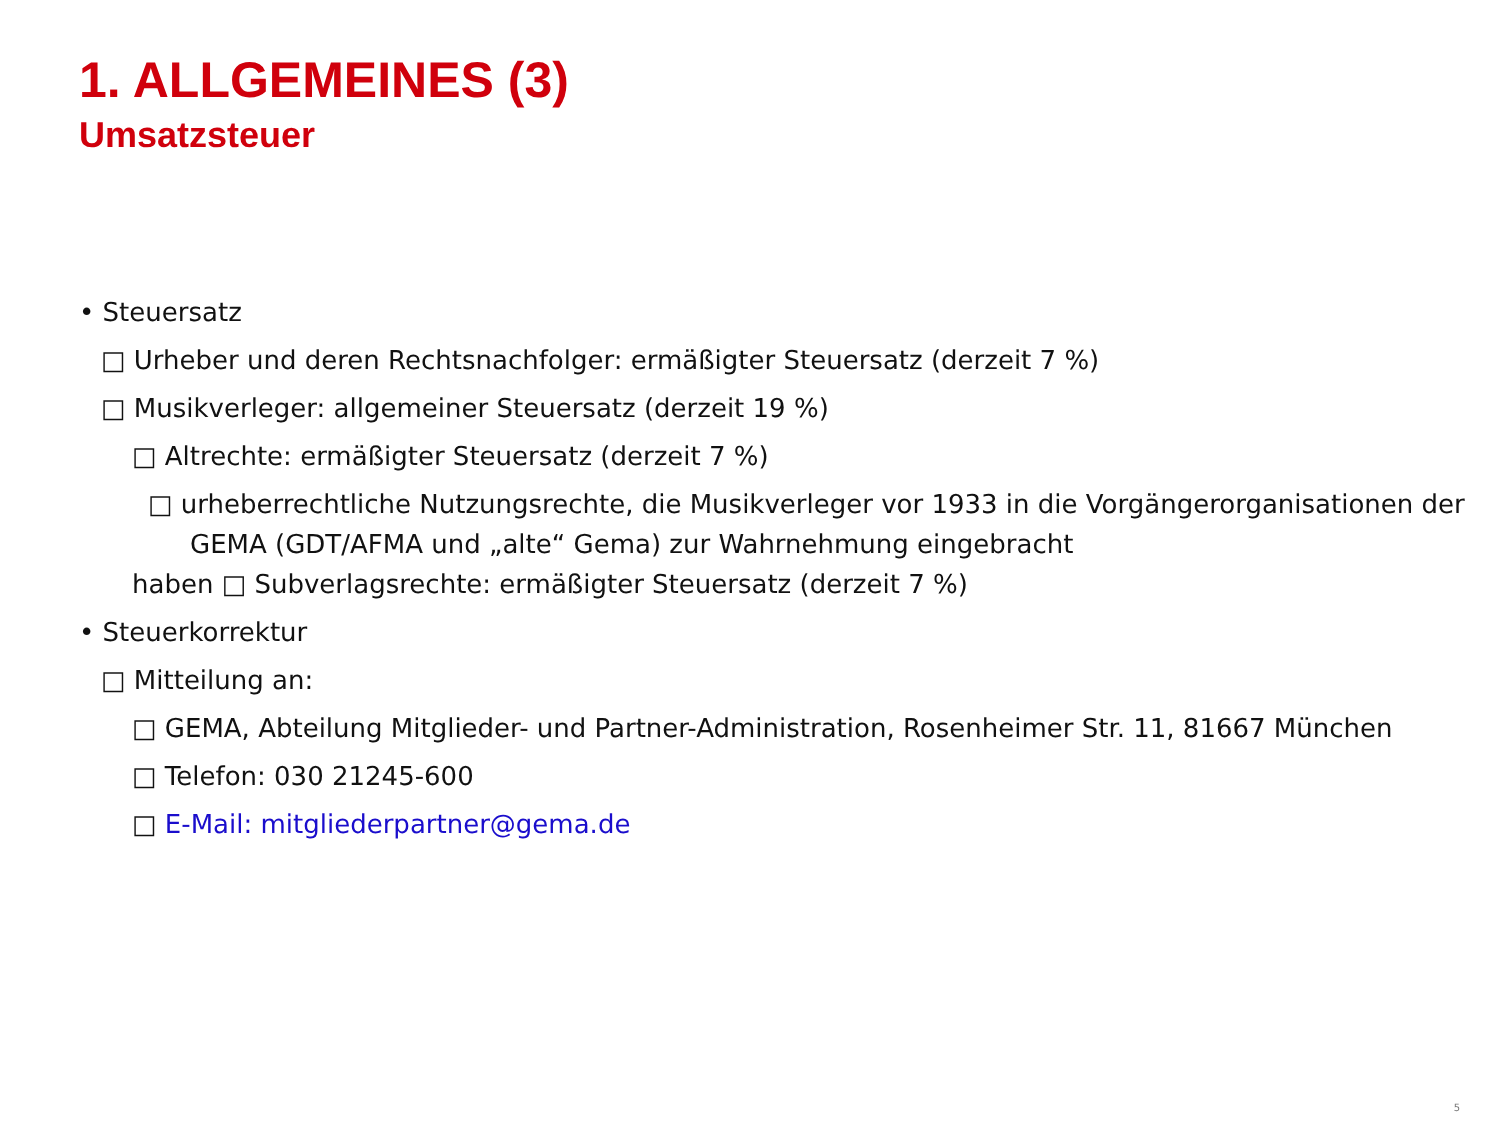1. ALLGEMEINES (3)
Umsatzsteuer
• Steuersatz
□ Urheber und deren Rechtsnachfolger: ermäßigter Steuersatz (derzeit 7 %)
□ Musikverleger: allgemeiner Steuersatz (derzeit 19 %)
□ Altrechte: ermäßigter Steuersatz (derzeit 7 %)
□ urheberrechtliche Nutzungsrechte, die Musikverleger vor 1933 in die Vorgängerorganisationen der
GEMA (GDT/AFMA und „alte“ Gema) zur Wahrnehmung eingebracht
haben □ Subverlagsrechte: ermäßigter Steuersatz (derzeit 7 %)
• Steuerkorrektur
□ Mitteilung an:
□ GEMA, Abteilung Mitglieder- und Partner-Administration, Rosenheimer Str. 11, 81667 München
□ Telefon: 030 21245-600
□ E-Mail: mitgliederpartner@gema.de
5